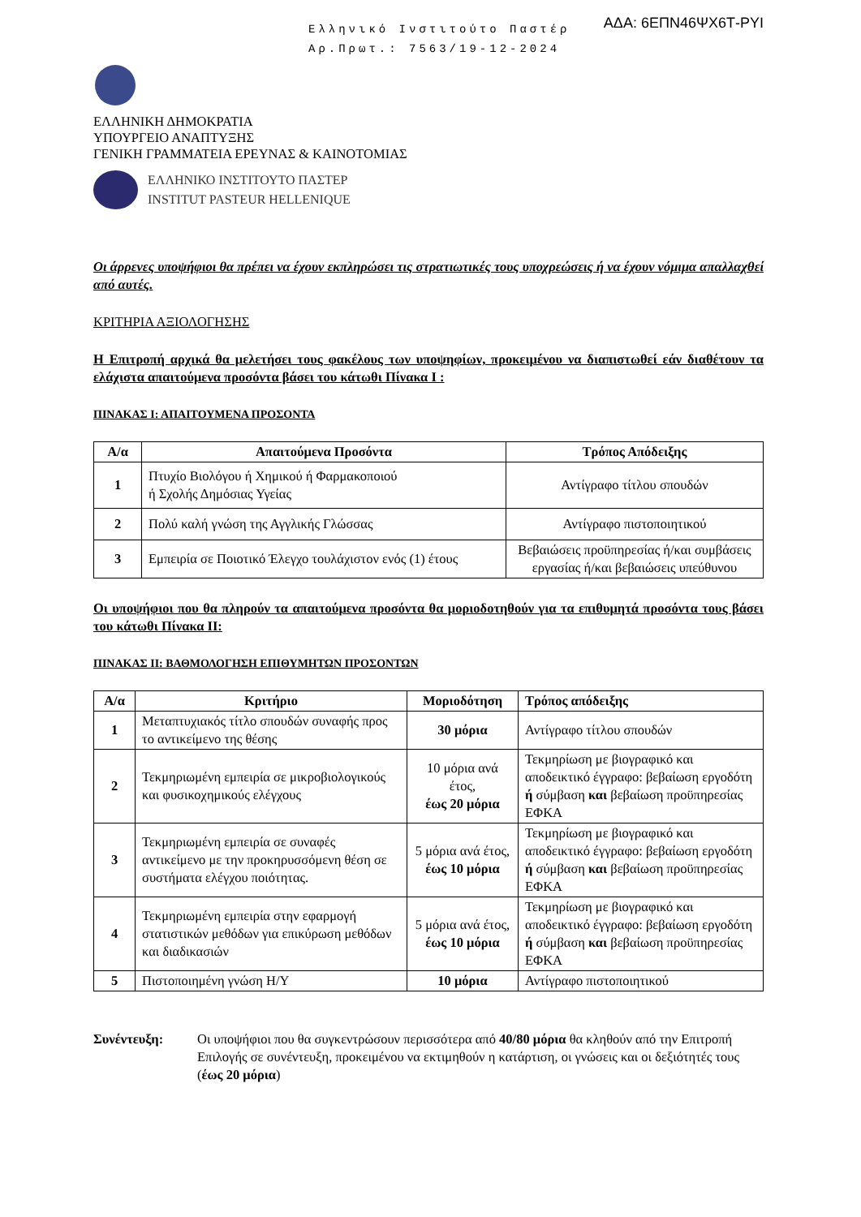Ελληνικό Ινστιτούτο Παστέρ
Αρ.Πρωτ.: 7563/19-12-2024
ΑΔΑ: 6ΕΠΝ46ΨΧ6Τ-ΡΥΙ
ΕΛΛΗΝΙΚΗ ΔΗΜΟΚΡΑΤΙΑ
ΥΠΟΥΡΓΕΙΟ ΑΝΑΠΤΥΞΗΣ
ΓΕΝΙΚΗ ΓΡΑΜΜΑΤΕΙΑ ΕΡΕΥΝΑΣ & ΚΑΙΝΟΤΟΜΙΑΣ
ΕΛΛΗΝΙΚΟ ΙΝΣΤΙΤΟΥΤΟ ΠΑΣΤΕΡ
INSTITUT PASTEUR HELLENIQUE
Οι άρρενες υποψήφιοι θα πρέπει να έχουν εκπληρώσει τις στρατιωτικές τους υποχρεώσεις ή να έχουν νόμιμα απαλλαχθεί από αυτές.
ΚΡΙΤΗΡΙΑ ΑΞΙΟΛΟΓΗΣΗΣ
Η Επιτροπή αρχικά θα μελετήσει τους φακέλους των υποψηφίων, προκειμένου να διαπιστωθεί εάν διαθέτουν τα ελάχιστα απαιτούμενα προσόντα βάσει του κάτωθι Πίνακα Ι :
ΠΙΝΑΚΑΣ Ι: ΑΠΑΙΤΟΥΜΕΝΑ ΠΡΟΣΟΝΤΑ
| Α/α | Απαιτούμενα Προσόντα | Τρόπος Απόδειξης |
| --- | --- | --- |
| 1 | Πτυχίο Βιολόγου ή Χημικού ή Φαρμακοποιού ή Σχολής Δημόσιας Υγείας | Αντίγραφο τίτλου σπουδών |
| 2 | Πολύ καλή γνώση της Αγγλικής Γλώσσας | Αντίγραφο πιστοποιητικού |
| 3 | Εμπειρία σε Ποιοτικό Έλεγχο τουλάχιστον ενός (1) έτους | Βεβαιώσεις προϋπηρεσίας ή/και συμβάσεις εργασίας ή/και βεβαιώσεις υπεύθυνου |
Οι υποψήφιοι που θα πληρούν τα απαιτούμενα προσόντα θα μοριοδοτηθούν για τα επιθυμητά προσόντα τους βάσει του κάτωθι Πίνακα ΙΙ:
ΠΙΝΑΚΑΣ ΙΙ: ΒΑΘΜΟΛΟΓΗΣΗ ΕΠΙΘΥΜΗΤΩΝ ΠΡΟΣΟΝΤΩΝ
| Α/α | Κριτήριο | Μοριοδότηση | Τρόπος απόδειξης |
| --- | --- | --- | --- |
| 1 | Μεταπτυχιακός τίτλο σπουδών συναφής προς το αντικείμενο της θέσης | 30 μόρια | Αντίγραφο τίτλου σπουδών |
| 2 | Τεκμηριωμένη εμπειρία σε μικροβιολογικούς και φυσικοχημικούς ελέγχους | 10 μόρια ανά έτος, έως 20 μόρια | Τεκμηρίωση με βιογραφικό και αποδεικτικό έγγραφο: βεβαίωση εργοδότη ή σύμβαση και βεβαίωση προϋπηρεσίας ΕΦΚΑ |
| 3 | Τεκμηριωμένη εμπειρία σε συναφές αντικείμενο με την προκηρυσσόμενη θέση σε συστήματα ελέγχου ποιότητας. | 5 μόρια ανά έτος, έως 10 μόρια | Τεκμηρίωση με βιογραφικό και αποδεικτικό έγγραφο: βεβαίωση εργοδότη ή σύμβαση και βεβαίωση προϋπηρεσίας ΕΦΚΑ |
| 4 | Τεκμηριωμένη εμπειρία στην εφαρμογή στατιστικών μεθόδων για επικύρωση μεθόδων και διαδικασιών | 5 μόρια ανά έτος, έως 10 μόρια | Τεκμηρίωση με βιογραφικό και αποδεικτικό έγγραφο: βεβαίωση εργοδότη ή σύμβαση και βεβαίωση προϋπηρεσίας ΕΦΚΑ |
| 5 | Πιστοποιημένη γνώση Η/Υ | 10 μόρια | Αντίγραφο πιστοποιητικού |
Συνέντευξη: Οι υποψήφιοι που θα συγκεντρώσουν περισσότερα από 40/80 μόρια θα κληθούν από την Επιτροπή Επιλογής σε συνέντευξη, προκειμένου να εκτιμηθούν η κατάρτιση, οι γνώσεις και οι δεξιότητές τους (έως 20 μόρια)